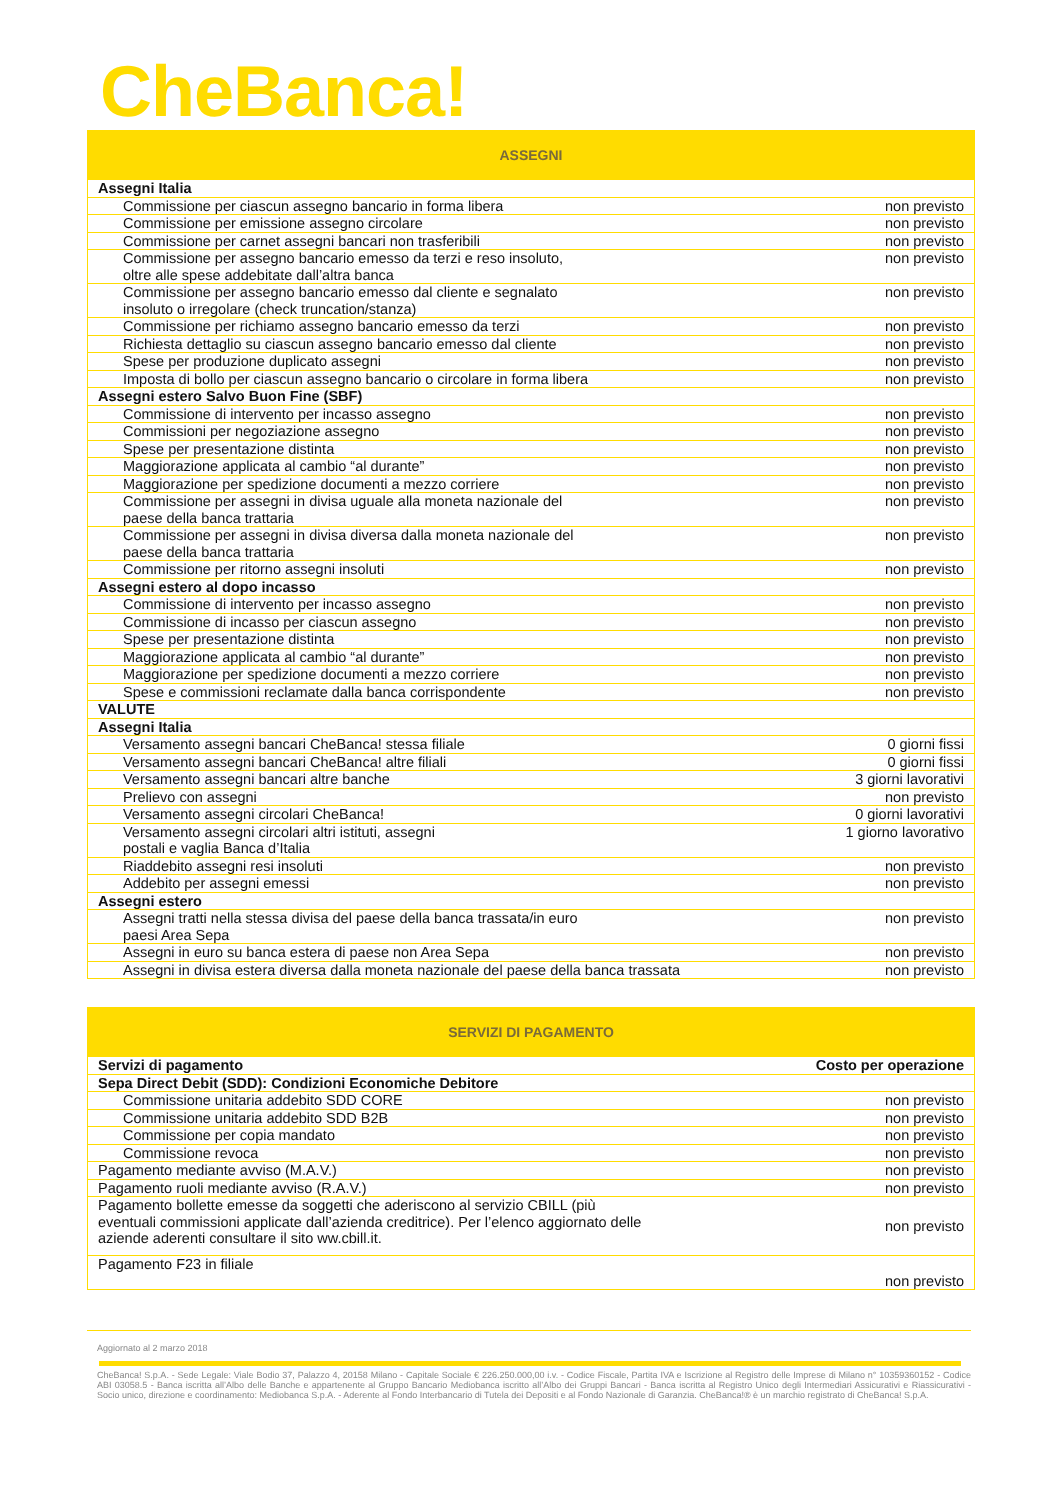CheBanca!
| ASSEGNI | |
| --- | --- |
| Assegni Italia | |
| Commissione per ciascun assegno bancario in forma libera | non previsto |
| Commissione per emissione assegno circolare | non previsto |
| Commissione per carnet assegni bancari non trasferibili | non previsto |
| Commissione per assegno bancario emesso da terzi e reso insoluto, oltre alle spese addebitate dall’altra banca | non previsto |
| Commissione per assegno bancario emesso dal cliente e segnalato insoluto o irregolare (check truncation/stanza) | non previsto |
| Commissione per richiamo assegno bancario emesso da terzi | non previsto |
| Richiesta dettaglio su ciascun assegno bancario emesso dal cliente | non previsto |
| Spese per produzione duplicato assegni | non previsto |
| Imposta di bollo per ciascun assegno bancario o circolare in forma libera | non previsto |
| Assegni estero Salvo Buon Fine (SBF) | |
| Commissione di intervento per incasso assegno | non previsto |
| Commissioni per negoziazione assegno | non previsto |
| Spese per presentazione distinta | non previsto |
| Maggiorazione applicata al cambio “al durante” | non previsto |
| Maggiorazione per spedizione documenti a mezzo corriere | non previsto |
| Commissione per assegni in divisa uguale alla moneta nazionale del paese della banca trattaria | non previsto |
| Commissione per assegni in divisa diversa dalla moneta nazionale del paese della banca trattaria | non previsto |
| Commissione per ritorno assegni insoluti | non previsto |
| Assegni estero al dopo incasso | |
| Commissione di intervento per incasso assegno | non previsto |
| Commissione di incasso per ciascun assegno | non previsto |
| Spese per presentazione distinta | non previsto |
| Maggiorazione applicata al cambio “al durante” | non previsto |
| Maggiorazione per spedizione documenti a mezzo corriere | non previsto |
| Spese e commissioni reclamate dalla banca corrispondente | non previsto |
| VALUTE | |
| Assegni Italia | |
| Versamento assegni bancari CheBanca! stessa filiale | 0 giorni fissi |
| Versamento assegni bancari CheBanca! altre filiali | 0 giorni fissi |
| Versamento assegni bancari altre banche | 3 giorni lavorativi |
| Prelievo con assegni | non previsto |
| Versamento assegni circolari CheBanca! | 0 giorni lavorativi |
| Versamento assegni circolari altri istituti, assegni postali e vaglia Banca d’Italia | 1 giorno lavorativo |
| Riaddebito assegni resi insoluti | non previsto |
| Addebito per assegni emessi | non previsto |
| Assegni estero | |
| Assegni tratti nella stessa divisa del paese della banca trassata/in euro paesi Area Sepa | non previsto |
| Assegni in euro su banca estera di paese non Area Sepa | non previsto |
| Assegni in divisa estera diversa dalla moneta nazionale del paese della banca trassata | non previsto |
| SERVIZI DI PAGAMENTO | |
| --- | --- |
| Servizi di pagamento | Costo per operazione |
| Sepa Direct Debit (SDD): Condizioni Economiche Debitore | |
| Commissione unitaria addebito SDD CORE | non previsto |
| Commissione unitaria addebito SDD B2B | non previsto |
| Commissione per copia mandato | non previsto |
| Commissione revoca | non previsto |
| Pagamento mediante avviso (M.A.V.) | non previsto |
| Pagamento ruoli mediante avviso (R.A.V.) | non previsto |
| Pagamento bollette emesse da soggetti che aderiscono al servizio CBILL (più eventuali commissioni applicate dall’azienda creditrice). Per l’elenco aggiornato delle aziende aderenti consultare il sito ww.cbill.it. | non previsto |
| Pagamento F23 in filiale | non previsto |
Aggiornato al 2 marzo 2018
CheBanca! S.p.A. - Sede Legale: Viale Bodio 37, Palazzo 4, 20158 Milano - Capitale Sociale € 226.250.000,00 i.v. - Codice Fiscale, Partita IVA e Iscrizione al Registro delle Imprese di Milano n° 10359360152 - Codice ABI 03058.5 - Banca iscritta all’Albo delle Banche e appartenente al Gruppo Bancario Mediobanca iscritto all’Albo dei Gruppi Bancari - Banca iscritta al Registro Unico degli Intermediari Assicurativi e Riassicurativi - Socio unico, direzione e coordinamento: Mediobanca S.p.A. - Aderente al Fondo Interbancario di Tutela dei Depositi e al Fondo Nazionale di Garanzia. CheBanca!® è un marchio registrato di CheBanca! S.p.A.